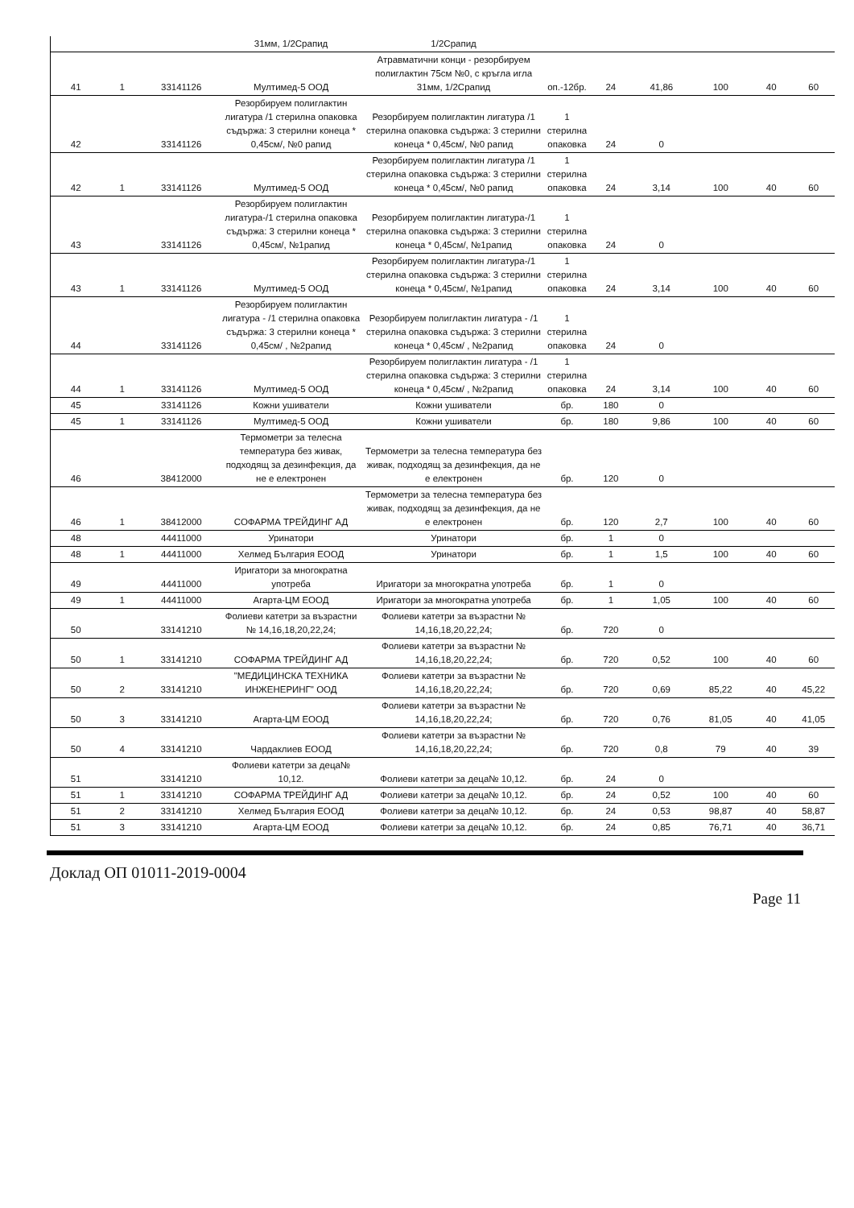| | | | 31мм, 1/2Срапид | 1/2Срапид | | | | | | |
| 41 | 1 | 33141126 | Мултимед-5 ООД | Атравматични конци - резорбируем полиглактин 75см №0, с кръгла игла 31мм, 1/2Срапид | оп.-12бр. | 24 | 41,86 | 100 | 40 | 60 |
| 42 | | 33141126 | Резорбируем полиглактин лигатура /1 стерилна опаковка съдържа: 3 стерилни конеца * 0,45см/, №0 рапид | Резорбируем полиглактин лигатура /1 стерилна опаковка съдържа: 3 стерилни конеца * 0,45см/, №0 рапид | 1 стерилна опаковка | 24 | 0 | | | |
| 42 | 1 | 33141126 | Мултимед-5 ООД | Резорбируем полиглактин лигатура /1 стерилна опаковка съдържа: 3 стерилни конеца * 0,45см/, №0 рапид | 1 стерилна опаковка | 24 | 3,14 | 100 | 40 | 60 |
| 43 | | 33141126 | Резорбируем полиглактин лигатура-/1 стерилна опаковка съдържа: 3 стерилни конеца * 0,45см/, №1рапид | Резорбируем полиглактин лигатура-/1 стерилна опаковка съдържа: 3 стерилни конеца * 0,45см/, №1рапид | 1 стерилна опаковка | 24 | 0 | | | |
| 43 | 1 | 33141126 | Мултимед-5 ООД | Резорбируем полиглактин лигатура-/1 стерилна опаковка съдържа: 3 стерилни конеца * 0,45см/, №1рапид | 1 стерилна опаковка | 24 | 3,14 | 100 | 40 | 60 |
| 44 | | 33141126 | Резорбируем полиглактин лигатура - /1 стерилна опаковка съдържа: 3 стерилни конеца * 0,45см/ , №2рапид | Резорбируем полиглактин лигатура - /1 стерилна опаковка съдържа: 3 стерилни конеца * 0,45см/ , №2рапид | 1 стерилна опаковка | 24 | 0 | | | |
| 44 | 1 | 33141126 | Мултимед-5 ООД | Резорбируем полиглактин лигатура - /1 стерилна опаковка съдържа: 3 стерилни конеца * 0,45см/ , №2рапид | 1 стерилна опаковка | 24 | 3,14 | 100 | 40 | 60 |
| 45 | | 33141126 | Кожни ушиватели | Кожни ушиватели | бр. | 180 | 0 | | | |
| 45 | 1 | 33141126 | Мултимед-5 ООД | Кожни ушиватели | бр. | 180 | 9,86 | 100 | 40 | 60 |
| 46 | | 38412000 | Термометри за телесна температура без живак, подходящ за дезинфекция, да не е електронен | Термометри за телесна температура без живак, подходящ за дезинфекция, да не е електронен | бр. | 120 | 0 | | | |
| 46 | 1 | 38412000 | СОФАРМА ТРЕЙДИНГ АД | Термометри за телесна температура без живак, подходящ за дезинфекция, да не е електронен | бр. | 120 | 2,7 | 100 | 40 | 60 |
| 48 | | 44411000 | Уринатори | Уринатори | бр. | 1 | 0 | | | |
| 48 | 1 | 44411000 | Хелмед България ЕООД | Уринатори | бр. | 1 | 1,5 | 100 | 40 | 60 |
| 49 | | 44411000 | Иригатори за многократна употреба | Иригатори за многократна употреба | бр. | 1 | 0 | | | |
| 49 | 1 | 44411000 | Агарта-ЦМ ЕООД | Иригатори за многократна употреба | бр. | 1 | 1,05 | 100 | 40 | 60 |
| 50 | | 33141210 | Фолиеви катетри за възрастни № 14,16,18,20,22,24; | Фолиеви катетри за възрастни № 14,16,18,20,22,24; | бр. | 720 | 0 | | | |
| 50 | 1 | 33141210 | СОФАРМА ТРЕЙДИНГ АД | Фолиеви катетри за възрастни № 14,16,18,20,22,24; | бр. | 720 | 0,52 | 100 | 40 | 60 |
| 50 | 2 | 33141210 | "МЕДИЦИНСКА ТЕХНИКА ИНЖЕНЕРИНГ" ООД | Фолиеви катетри за възрастни № 14,16,18,20,22,24; | бр. | 720 | 0,69 | 85,22 | 40 | 45,22 |
| 50 | 3 | 33141210 | Агарта-ЦМ ЕООД | Фолиеви катетри за възрастни № 14,16,18,20,22,24; | бр. | 720 | 0,76 | 81,05 | 40 | 41,05 |
| 50 | 4 | 33141210 | Чардаклиев ЕООД | Фолиеви катетри за възрастни № 14,16,18,20,22,24; | бр. | 720 | 0,8 | 79 | 40 | 39 |
| 51 | | 33141210 | Фолиеви катетри за деца№ 10,12. | Фолиеви катетри за деца№ 10,12. | бр. | 24 | 0 | | | |
| 51 | 1 | 33141210 | СОФАРМА ТРЕЙДИНГ АД | Фолиеви катетри за деца№ 10,12. | бр. | 24 | 0,52 | 100 | 40 | 60 |
| 51 | 2 | 33141210 | Хелмед България ЕООД | Фолиеви катетри за деца№ 10,12. | бр. | 24 | 0,53 | 98,87 | 40 | 58,87 |
| 51 | 3 | 33141210 | Агарта-ЦМ ЕООД | Фолиеви катетри за деца№ 10,12. | бр. | 24 | 0,85 | 76,71 | 40 | 36,71 |
Доклад ОП 01011-2019-0004
Page 11